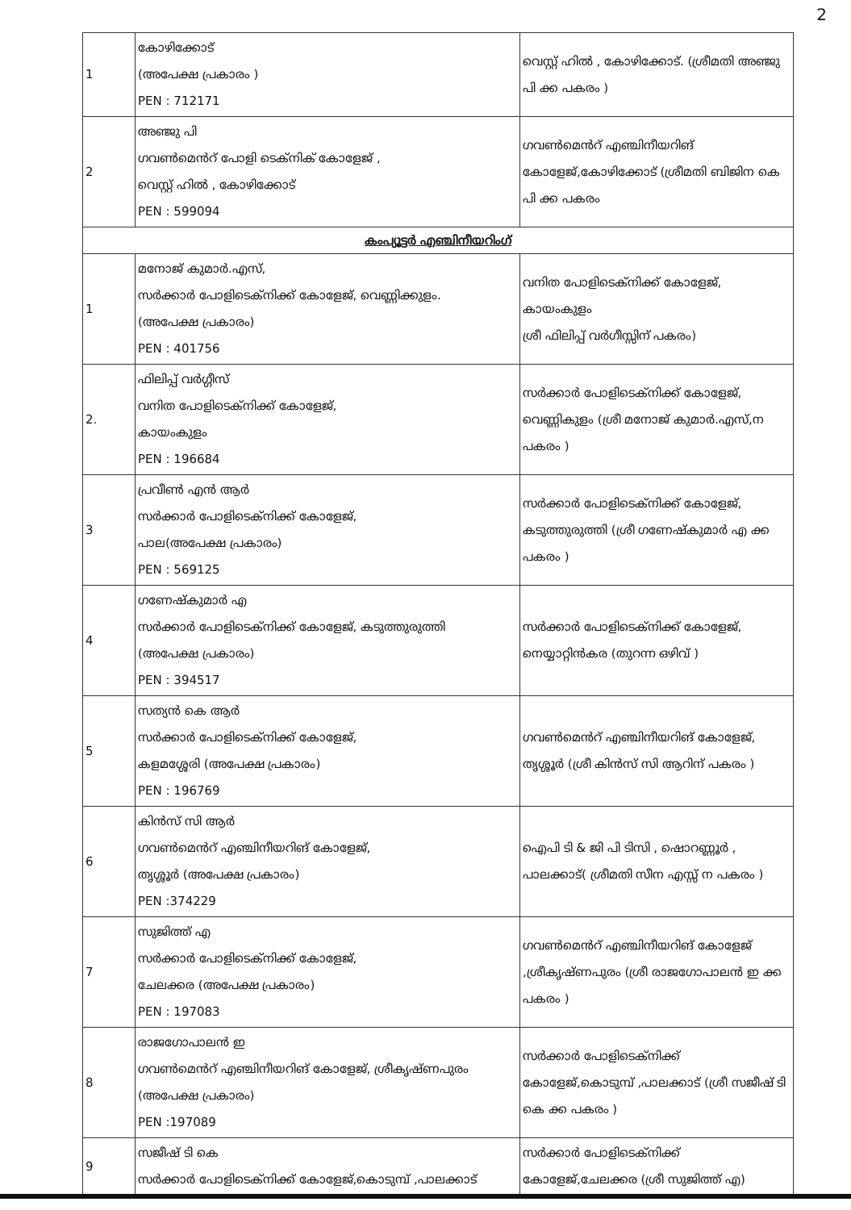2
| 1 | കോഴിക്കോട് (അപേക്ഷ പ്രകാരം ) PEN : 712171 | വെസ്റ്റ് ഹിൽ , കോഴിക്കോട്. (ശ്രീമതി അഞ്ജു പി ക്ക പകരം ) |
| 2 | അഞ്ജു പി ഗവൺമെൻറ് പോളി ടെക്നിക് കോളേജ് , വെസ്റ്റ് ഹിൽ , കോഴിക്കോട് PEN : 599094 | ഗവൺമെൻറ് എഞ്ചിനീയറിങ് കോളേജ്,കോഴിക്കോട് (ശ്രീമതി ബിജിന കെ പി ക്ക പകരം |
| കംപ്യൂട്ടർ എഞ്ചിനീയറിംഗ് | | |
| 1 | മനോജ് കുമാർ.എസ്, സർക്കാർ പോളിടെക്നിക്ക് കോളേജ്, വെണ്ണിക്കുളം. (അപേക്ഷ പ്രകാരം) PEN : 401756 | വനിത പോളിടെക്നിക്ക് കോളേജ്, കായംകുളം ശ്രീ ഫിലിപ്പ് വർഗീസ്സിന് പകരം) |
| 2. | ഫിലിപ്പ് വർഗ്ഗീസ് വനിത പോളിടെക്നിക്ക് കോളേജ്, കായംകുളം PEN : 196684 | സർക്കാർ പോളിടെക്നിക്ക് കോളേജ്, വെണ്ണികുളം (ശ്രീ മനോജ് കുമാർ.എസ്,ന പകരം ) |
| 3 | പ്രവീൺ എൻ ആർ സർക്കാർ പോളിടെക്നിക്ക് കോളേജ്, പാല(അപേക്ഷ പ്രകാരം) PEN : 569125 | സർക്കാർ പോളിടെക്നിക്ക് കോളേജ്, കടുത്തുരുത്തി (ശ്രീ ഗണേഷ്കുമാർ എ ക്ക പകരം ) |
| 4 | ഗണേഷ്കുമാർ എ സർക്കാർ പോളിടെക്നിക്ക് കോളേജ്, കടുത്തുരുത്തി (അപേക്ഷ പ്രകാരം) PEN : 394517 | സർക്കാർ പോളിടെക്നിക്ക് കോളേജ്, നെയ്യാറ്റിൻകര (തുറന്ന ഒഴിവ് ) |
| 5 | സത്യൻ കെ ആർ സർക്കാർ പോളിടെക്നിക്ക് കോളേജ്, കളമശ്ശേരി (അപേക്ഷ പ്രകാരം) PEN : 196769 | ഗവൺമെൻറ് എഞ്ചിനീയറിങ് കോളേജ്, തൃശ്ശൂർ (ശ്രീ കിൻസ് സി ആറിന് പകരം ) |
| 6 | കിൻസ് സി ആർ ഗവൺമെൻറ് എഞ്ചിനീയറിങ് കോളേജ്, തൃശ്ശൂർ (അപേക്ഷ പ്രകാരം) PEN :374229 | ഐപി ടി & ജി പി ടിസി , ഷൊറണ്ണൂർ , പാലക്കാട്( ശ്രീമതി സീന എസ്സ് ന പകരം ) |
| 7 | സുജിത്ത് എ സർക്കാർ പോളിടെക്നിക്ക് കോളേജ്, ചേലക്കര (അപേക്ഷ പ്രകാരം) PEN : 197083 | ഗവൺമെൻറ് എഞ്ചിനീയറിങ് കോളേജ് ,ശ്രീകൃഷ്ണപുരം (ശ്രീ രാജഗോപാലൻ ഇ ക്ക പകരം ) |
| 8 | രാജഗോപാലൻ ഇ ഗവൺമെൻറ് എഞ്ചിനീയറിങ് കോളേജ്, ശ്രീകൃഷ്ണപുരം (അപേക്ഷ പ്രകാരം) PEN :197089 | സർക്കാർ പോളിടെക്നിക്ക് കോളേജ്,കൊടുമ്പ് ,പാലക്കാട് (ശ്രീ സജീഷ് ടി കെ ക്ക പകരം ) |
| 9 | സജീഷ് ടി കെ സർക്കാർ പോളിടെക്നിക്ക് കോളേജ്,കൊടുമ്പ് ,പാലക്കാട് | സർക്കാർ പോളിടെക്നിക്ക് കോളേജ്,ചേലക്കര (ശ്രീ സുജിത്ത് എ) |